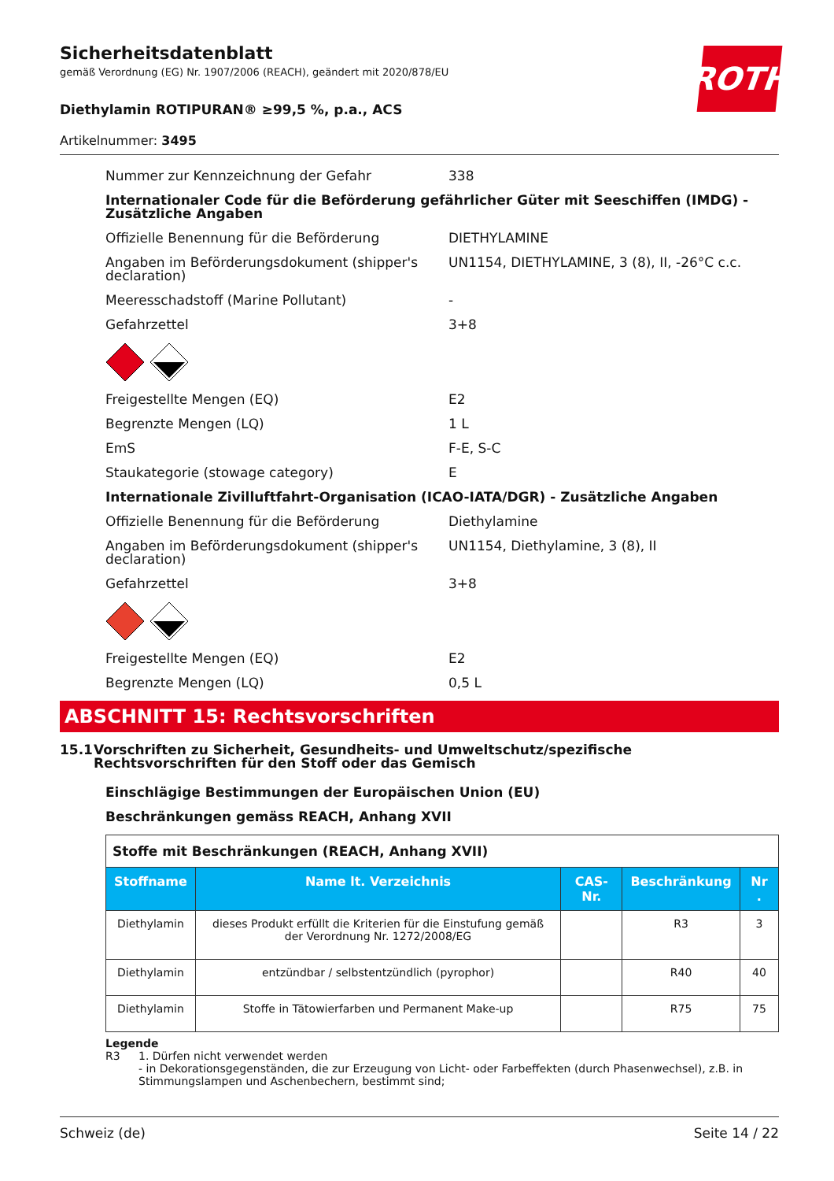ROTH
Sicherheitsdatenblatt
gemäß Verordnung (EG) Nr. 1907/2006 (REACH), geändert mit 2020/878/EU
Diethylamin ROTIPURAN® ≥99,5 %, p.a., ACS
Artikelnummer: 3495
Nummer zur Kennzeichnung der Gefahr 338
Internationaler Code für die Beförderung gefährlicher Güter mit Seeschiffen (IMDG) - Zusätzliche Angaben
Offizielle Benennung für die Beförderung DIETHYLAMINE
Angaben im Beförderungsdokument (shipper's declaration)
UN1154, DIETHYLAMINE, 3 (8), II, -26°C c.c.
Meeresschadstoff (Marine Pollutant) -
Gefahrzettel 3+8
Freigestellte Mengen (EQ) E2
Begrenzte Mengen (LQ) 1 L
EmS F-E, S-C
Staukategorie (stowage category) E
Internationale Zivilluftfahrt-Organisation (ICAO-IATA/DGR) - Zusätzliche Angaben
Offizielle Benennung für die Beförderung Diethylamine
Angaben im Beförderungsdokument (shipper's declaration)
UN1154, Diethylamine, 3 (8), II
Gefahrzettel 3+8
Freigestellte Mengen (EQ) E2
Begrenzte Mengen (LQ) 0,5 L
ABSCHNITT 15: Rechtsvorschriften
15.1 Vorschriften zu Sicherheit, Gesundheits- und Umweltschutz/spezifische Rechtsvorschriften für den Stoff oder das Gemisch
Einschlägige Bestimmungen der Europäischen Union (EU)
Beschränkungen gemäss REACH, Anhang XVII
| Stoffe mit Beschränkungen (REACH, Anhang XVII) | | | | |
| Stoffname | Name lt. Verzeichnis | CAS-Nr. | Beschränkung | Nr . |
| Diethylamin | dieses Produkt erfüllt die Kriterien für die Einstufung gemäß der Verordnung Nr. 1272/2008/EG | | R3 | 3 |
| Diethylamin | entzündbar / selbstentzündlich (pyrophor) | | R40 | 40 |
| Diethylamin | Stoffe in Tätowierfarben und Permanent Make-up | | R75 | 75 |
Legende
R3 1. Dürfen nicht verwendet werden
- in Dekorationsgegenständen, die zur Erzeugung von Licht- oder Farbeffekten (durch Phasenwechsel), z.B. in Stimmungslampen und Aschenbechern, bestimmt sind;
Schweiz (de) Seite 14 / 22